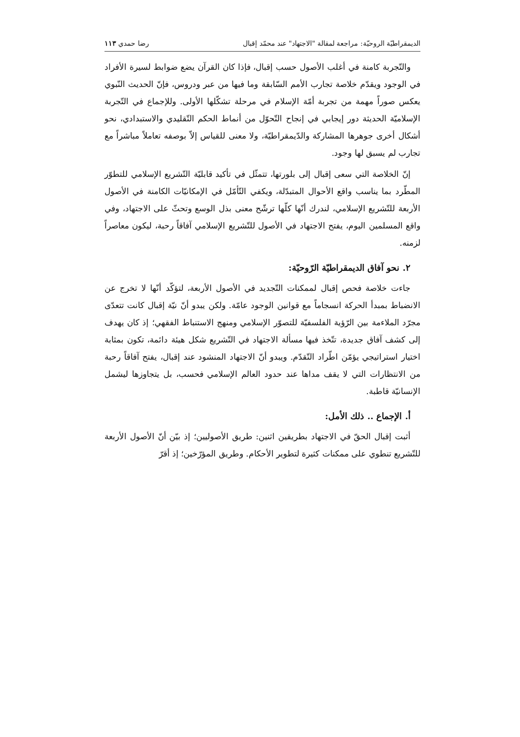الديمقراطيّة الروحيّة: مراجعة لمقالة "الاجتهاد" عند محمّد إقبال رضا حمدي ١١٣
والتّجربة كامنة في أغلب الأصول حسب إقبال، فإذا كان القرآن يضع ضوابط لسيرة الأفراد في الوجود ويقدّم خلاصة تجارب الأمم السّابقة وما فيها من عبر ودروس، فإنّ الحديث النّبوي يعكس صوراً مهمة من تجربة أمّة الإسلام في مرحلة تشكّلها الأولى. وللإجماع في التّجربة الإسلاميّة الحديثة دور إيجابي في إنجاح التّحوّل من أنماط الحكم التّقليدي والاستبدادي، نحو أشكال أخرى جوهرها المشاركة والدّيمقراطيّة، ولا معنى للقياس إلاّ بوصفه تعاملاً مباشراً مع تجارب لم يسبق لها وجود.
إنّ الخلاصة التي سعى إقبال إلى بلورتها، تتمثّل في تأكيد قابليّة التّشريع الإسلامي للتطوّر المطّرد بما يناسب واقع الأحوال المتبدّلة، ويكفي التّأمّل في الإمكانيّات الكامنة في الأصول الأربعة للتّشريع الإسلامي، لندرك أنّها كلّها ترشّح معنى بذل الوسع وتحثّ على الاجتهاد، وفي واقع المسلمين اليوم، يفتح الاجتهاد في الأصول للتّشريع الإسلامي آفاقاً رحبة، ليكون معاصراً لزمنه.
٢. نحو آفاق الديمقراطيّة الرّوحيّة:
جاءت خلاصة فحص إقبال لممكنات التّجديد في الأصول الأربعة، لتؤكّد أنّها لا تخرج عن الانضباط بمبدأ الحركة انسجاماً مع قوانين الوجود عامّة. ولكن يبدو أنّ نيّة إقبال كانت تتعدّى مجرّد الملاءمة بين الرّؤية الفلسفيّة للتصوّر الإسلامي ومنهج الاستنباط الفقهي؛ إذ كان يهدف إلى كشف آفاق جديدة، تتّخذ فيها مسألة الاجتهاد في التّشريع شكل هيئة دائمة، تكون بمثابة اختيار استراتيجي يؤمّن اطّراد التّقدّم. ويبدو أنّ الاجتهاد المنشود عند إقبال، يفتح آفاقاً رحبة من الانتظارات التي لا يقف مداها عند حدود العالم الإسلامي فحسب، بل يتجاوزها ليشمل الإنسانيّة قاطبة.
أ. الإجماع .. ذلك الأمل:
أثبت إقبال الحقّ في الاجتهاد بطريقين اثنين: طريق الأصوليين؛ إذ بيّن أنّ الأصول الأربعة للتّشريع تنطوي على ممكنات كثيرة لتطوير الأحكام. وطريق المؤرّخين؛ إذ أقرّ